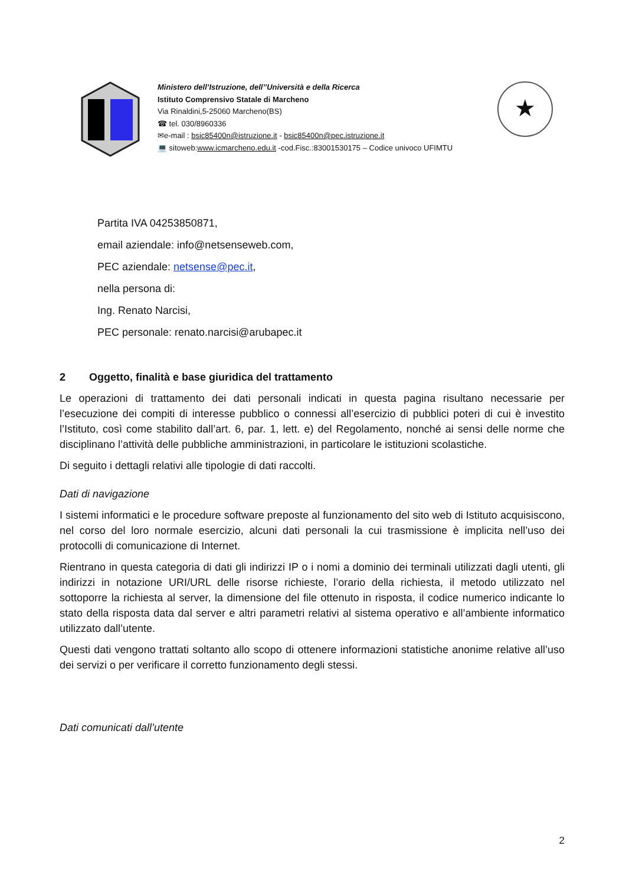Ministero dell’Istruzione, dell’’Università e della Ricerca
Istituto Comprensivo Statale di Marcheno
Via Rinaldini,5-25060 Marcheno(BS)
☎ tel. 030/8960336
✉e-mail : bsic85400n@istruzione.it - bsic85400n@pec.istruzione.it
💻 sitoweb:www.icmarcheno.edu.it -cod.Fisc.:83001530175 – Codice univoco UFIMTU
★
Partita IVA 04253850871,
email aziendale: info@netsenseweb.com,
PEC aziendale: netsense@pec.it,
nella persona di:
Ing. Renato Narcisi,
PEC personale: renato.narcisi@arubapec.it
2 Oggetto, finalità e base giuridica del trattamento
Le operazioni di trattamento dei dati personali indicati in questa pagina risultano necessarie per l’esecuzione dei compiti di interesse pubblico o connessi all’esercizio di pubblici poteri di cui è investito l’Istituto, così come stabilito dall’art. 6, par. 1, lett. e) del Regolamento, nonché ai sensi delle norme che disciplinano l’attività delle pubbliche amministrazioni, in particolare le istituzioni scolastiche.
Di seguito i dettagli relativi alle tipologie di dati raccolti.
Dati di navigazione
I sistemi informatici e le procedure software preposte al funzionamento del sito web di Istituto acquisiscono, nel corso del loro normale esercizio, alcuni dati personali la cui trasmissione è implicita nell’uso dei protocolli di comunicazione di Internet.
Rientrano in questa categoria di dati gli indirizzi IP o i nomi a dominio dei terminali utilizzati dagli utenti, gli indirizzi in notazione URI/URL delle risorse richieste, l’orario della richiesta, il metodo utilizzato nel sottoporre la richiesta al server, la dimensione del file ottenuto in risposta, il codice numerico indicante lo stato della risposta data dal server e altri parametri relativi al sistema operativo e all’ambiente informatico utilizzato dall’utente.
Questi dati vengono trattati soltanto allo scopo di ottenere informazioni statistiche anonime relative all’uso dei servizi o per verificare il corretto funzionamento degli stessi.
Dati comunicati dall’utente
2